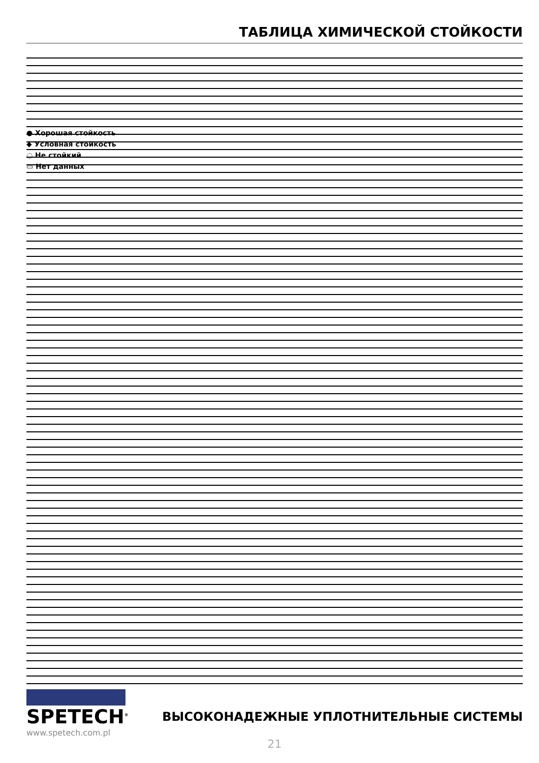ТАБЛИЦА ХИМИЧЕСКОЙ СТОЙКОСТИ
● Хорошая стойкость
◆ Условная стойкость
◌ Не стойкий
▭ Нет данных
SPETECH<sup>®</sup>
www.spetech.com.pl
ВЫСОКОНАДЕЖНЫЕ УПЛОТНИТЕЛЬНЫЕ СИСТЕМЫ
21